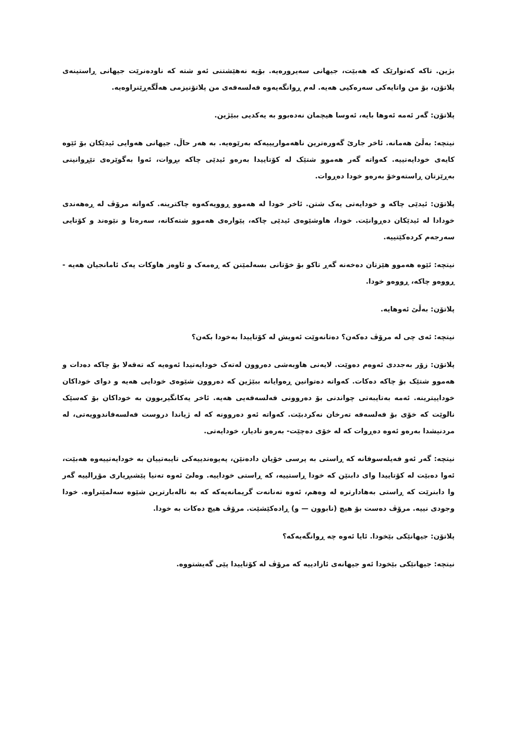بژین. تاکە کەتوارێک کە هەبێت، جیهانی سەیرورەیە. بۆیە نەهێشتنی ئەو شتە کە ناودەنرێت جیهانی ڕاستینەی پلاتۆن، بۆ من واتایەکی سەرەکیی هەیە. لەم ڕوانگەیەوە فەلسەفەی من پلاتۆنیزمی هەڵگەڕێنراوەیە.
پلاتۆن: گەر ئەمە ئەوها بایە، ئەوسا هیچمان نەدەبوو بە یەکدیی ببێژین.
نیتچە: بەڵێ هەمانە. ئاخر جارێ گەورەترین ناهەمواریییەکە بەرێوەیە. بە هەر حاڵ. جیهانی هەوایی ئیدێکان بۆ ئێوە کایەی خودایەتییە. کەواتە گەر هەموو شتێک لە کۆتاییدا بەرەو ئیدێی چاکە بڕوات، ئەوا بەگوێرەی تێڕوانینی بەڕێزتان ڕاستەوخۆ بەرەو خودا دەڕوات.
پلاتۆن: ئیدێی چاکە و خودایەتی یەک شتن. ئاخر خودا لە هەموو ڕوویەکەوە چاکترینە. کەواتە مرۆڤ لە ڕەهەندی خودادا لە ئیدێکان دەڕوانێت. خودا، هاوشێوەی ئیدێی چاکە، پێوارەی هەموو شتەکانە، سەرەتا و نێوەند و کۆتایی سەرجەم کردەکێتییە.
نیتچە: ئێوە هەموو هێزتان دەخەنە گەڕ تاکو بۆ خۆتانی بسەلمێنن کە ڕەمەک و ئاوەز هاوکات یەک ئامانجیان هەیە - ڕووەو چاکە، ڕووەو خودا.
پلاتۆن: بەڵێ ئەوهایە.
نیتچە: ئەی چی لە مرۆڤ دەکەن؟ دەتانەوێت ئەویش لە کۆتاییدا بەخودا بکەن؟
پلاتۆن: زۆر بەجددی ئەوەم دەوێت. لایەنی هاوبەشی دەروون لەتەک خودایەتیدا ئەوەیە کە تەقەلا بۆ چاکە دەدات و هەموو شتێک بۆ چاکە دەکات. کەواتە دەتوانین ڕەوایانە ببێژین کە دەروون شێوەی خودایی هەیە و دوای خوداکان خوداییترینە. ئەمە بەتایبەتی چواندنی بۆ دەروونی فەلسەفەیی هەیە. ئاخر یەکانگیربوون بە خوداکان بۆ کەسێک نالوێت کە خۆی بۆ فەلسەفە تەرخان نەکردبێت. کەواتە ئەو دەروونە کە لە ژیاندا دروست فەلسەفاندوویەتی، لە مردنیشدا بەرەو ئەوە دەڕوات کە لە خۆی دەچێت- بەرەو نادیار، خودایەتی.
نیتچە: گەر ئەو فەیلەسوفانە کە ڕاستی بە پرسی خۆیان دادەنێن، پەیوەندییەکی تایبەتییان بە خودایەتییەوە هەبێت، ئەوا دەبێت لە کۆتاییدا وای دابنێن کە خودا ڕاستییە، کە ڕاستی خوداییە. وەلێ ئەوە تەنیا پێشبڕیاری مۆڕالییە گەر وا دابنرێت کە ڕاستی بەهادارترە لە وەهم، ئەوە تەنانەت گریمانەیەکە کە بە نالەبارترین شێوە سەلمێنراوە. خودا وجودی نییە. مرۆڤ دەست بۆ هیچ (نابوون — و) ڕادەکێشێت. مرۆڤ هیچ دەکات بە خودا.
پلاتۆن: جیهانێکی بێخودا. ئایا ئەوە چە ڕوانگەیەکە؟
نیتچە: جیهانێکی بێخودا ئەو جیهانەی ئازادییە کە مرۆڤ لە کۆتاییدا پێی گەیشتووە.